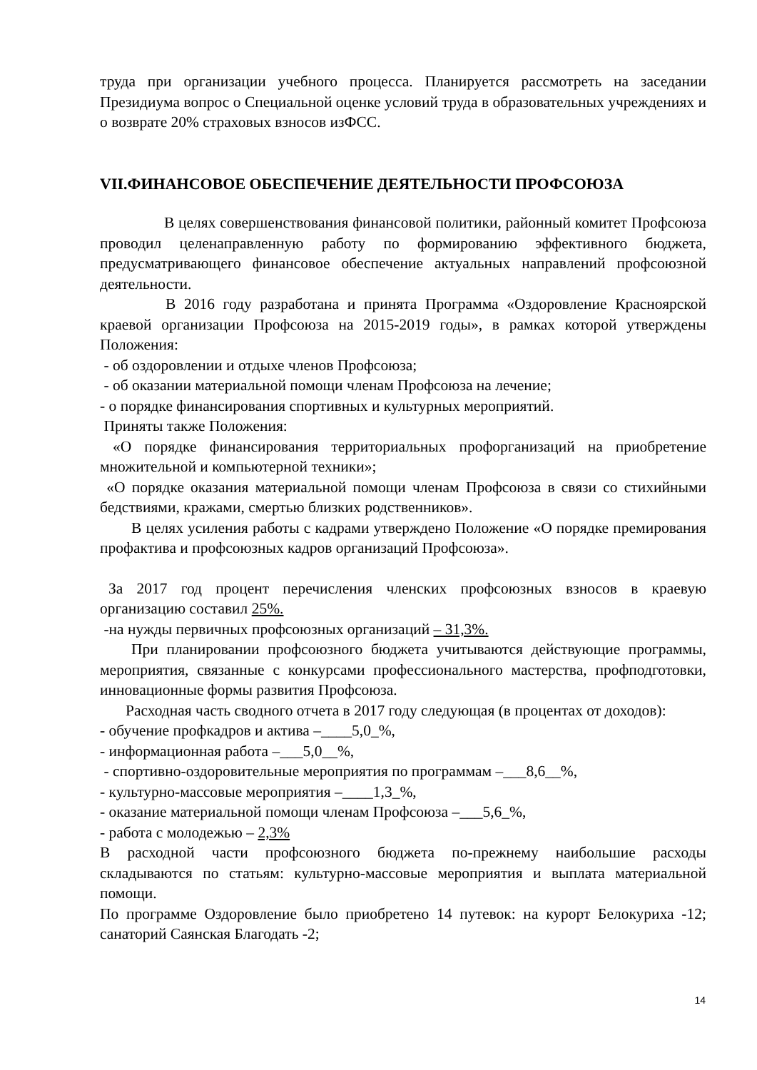труда при организации учебного процесса. Планируется рассмотреть на заседании Президиума вопрос о Специальной оценке условий труда в образовательных учреждениях и о возврате 20% страховых взносов изФСС.
VII.ФИНАНСОВОЕ ОБЕСПЕЧЕНИЕ ДЕЯТЕЛЬНОСТИ ПРОФСОЮЗА
В целях совершенствования финансовой политики, районный комитет Профсоюза проводил целенаправленную работу по формированию эффективного бюджета, предусматривающего финансовое обеспечение актуальных направлений профсоюзной деятельности.
В 2016 году разработана и принята Программа «Оздоровление Красноярской краевой организации Профсоюза на 2015-2019 годы», в рамках которой утверждены Положения:
- об оздоровлении и отдыхе членов Профсоюза;
- об оказании материальной помощи членам Профсоюза на лечение;
- о порядке финансирования спортивных и культурных мероприятий.
Приняты также Положения:
«О порядке финансирования территориальных профорганизаций на приобретение множительной и компьютерной техники»;
«О порядке оказания материальной помощи членам Профсоюза в связи со стихийными бедствиями, кражами, смертью близких родственников».
В целях усиления работы с кадрами утверждено Положение «О порядке премирования профактива и профсоюзных кадров организаций Профсоюза».
За 2017 год процент перечисления членских профсоюзных взносов в краевую организацию составил 25%.
-на нужды первичных профсоюзных организаций – 31,3%.
При планировании профсоюзного бюджета учитываются действующие программы, мероприятия, связанные с конкурсами профессионального мастерства, профподготовки, инновационные формы развития Профсоюза.
Расходная часть сводного отчета в 2017 году следующая (в процентах от доходов):
- обучение профкадров и актива –____5,0_%,
- информационная работа –___5,0__%,
- спортивно-оздоровительные мероприятия по программам –___8,6__%,
- культурно-массовые мероприятия –____1,3_%,
- оказание материальной помощи членам Профсоюза –___5,6_%,
- работа с молодежью – 2,3%
В расходной части профсоюзного бюджета по-прежнему наибольшие расходы складываются по статьям: культурно-массовые мероприятия и выплата материальной помощи.
По программе Оздоровление было приобретено 14 путевок: на курорт Белокуриха -12; санаторий Саянская Благодать -2;
14